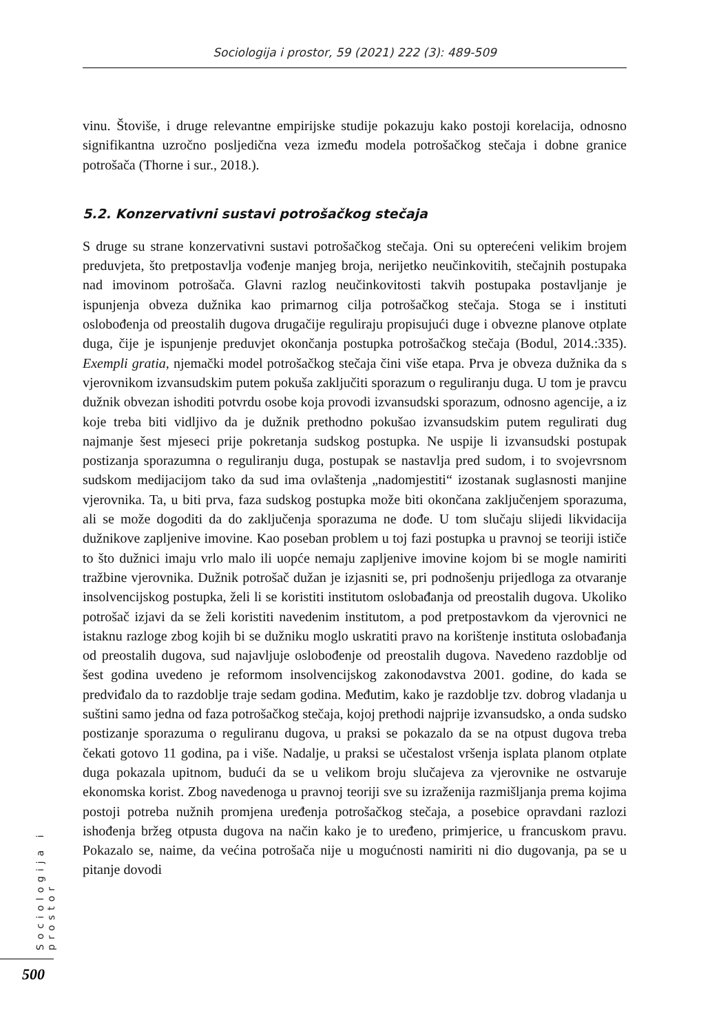Sociologija i prostor, 59 (2021) 222 (3): 489-509
vinu. Štoviše, i druge relevantne empirijske studije pokazuju kako postoji korelacija, odnosno signifikantna uzročno posljedična veza između modela potrošačkog stečaja i dobne granice potrošača (Thorne i sur., 2018.).
5.2. Konzervativni sustavi potrošačkog stečaja
S druge su strane konzervativni sustavi potrošačkog stečaja. Oni su opterećeni velikim brojem preduvjeta, što pretpostavlja vođenje manjeg broja, nerijetko neučinkovitih, stečajnih postupaka nad imovinom potrošača. Glavni razlog neučinkovitosti takvih postupaka postavljanje je ispunjenja obveza dužnika kao primarnog cilja potrošačkog stečaja. Stoga se i instituti oslobođenja od preostalih dugova drugačije reguliraju propisujući duge i obvezne planove otplate duga, čije je ispunjenje preduvjet okončanja postupka potrošačkog stečaja (Bodul, 2014.:335). Exempli gratia, njemački model potrošačkog stečaja čini više etapa. Prva je obveza dužnika da s vjerovnikom izvansudskim putem pokuša zaključiti sporazum o reguliranju duga. U tom je pravcu dužnik obvezan ishoditi potvrdu osobe koja provodi izvansudski sporazum, odnosno agencije, a iz koje treba biti vidljivo da je dužnik prethodno pokušao izvansudskim putem regulirati dug najmanje šest mjeseci prije pokretanja sudskog postupka. Ne uspije li izvansudski postupak postizanja sporazumna o reguliranju duga, postupak se nastavlja pred sudom, i to svojevrsnom sudskom medijacijom tako da sud ima ovlaštenja „nadomjestiti“ izostanak suglasnosti manjine vjerovnika. Ta, u biti prva, faza sudskog postupka može biti okončana zaključenjem sporazuma, ali se može dogoditi da do zaključenja sporazuma ne dođe. U tom slučaju slijedi likvidacija dužnikove zapljenive imovine. Kao poseban problem u toj fazi postupka u pravnoj se teoriji ističe to što dužnici imaju vrlo malo ili uopće nemaju zapljenive imovine kojom bi se mogle namiriti tražbine vjerovnika. Dužnik potrošač dužan je izjasniti se, pri podnošenju prijedloga za otvaranje insolvencijskog postupka, želi li se koristiti institutom oslobađanja od preostalih dugova. Ukoliko potrošač izjavi da se želi koristiti navedenim institutom, a pod pretpostavkom da vjerovnici ne istaknu razloge zbog kojih bi se dužniku moglo uskratiti pravo na korištenje instituta oslobađanja od preostalih dugova, sud najavljuje oslobođenje od preostalih dugova. Navedeno razdoblje od šest godina uvedeno je reformom insolvencijskog zakonodavstva 2001. godine, do kada se predviđalo da to razdoblje traje sedam godina. Međutim, kako je razdoblje tzv. dobrog vladanja u suštini samo jedna od faza potrošačkog stečaja, kojoj prethodi najprije izvansudsko, a onda sudsko postizanje sporazuma o reguliranu dugova, u praksi se pokazalo da se na otpust dugova treba čekati gotovo 11 godina, pa i više. Nadalje, u praksi se učestalost vršenja isplata planom otplate duga pokazala upitnom, budući da se u velikom broju slučajeva za vjerovnike ne ostvaruje ekonomska korist. Zbog navedenoga u pravnoj teoriji sve su izraženija razmišljanja prema kojima postoji potreba nužnih promjena uređenja potrošačkog stečaja, a posebice opravdani razlozi ishođenja bržeg otpusta dugova na način kako je to uređeno, primjerice, u francuskom pravu. Pokazalo se, naime, da većina potrošača nije u mogućnosti namiriti ni dio dugovanja, pa se u pitanje dovodi
Sociologija i prostor
500